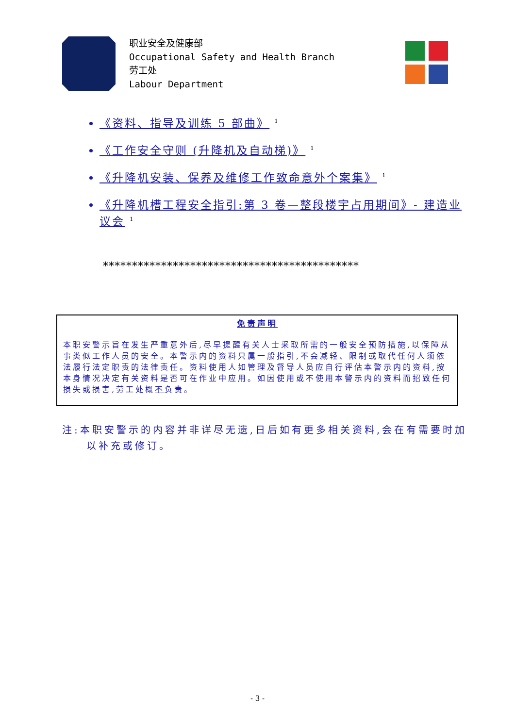职业安全及健康部
Occupational Safety and Health Branch
劳工处
Labour Department
《资料、指导及训练 5 部曲》 <sup>1</sup>
《工作安全守则 (升降机及自动梯)》 <sup>1</sup>
《升降机安装、保养及维修工作致命意外个案集》 <sup>1</sup>
《升降机槽工程安全指引:第 3 卷—整段楼宇占用期间》- 建造业议会 <sup>1</sup>
********************************************
免责声明
本职安警示旨在发生严重意外后,尽早提醒有关人士采取所需的一般安全预防措施,以保障从事类似工作人员的安全。本警示内的资料只属一般指引,不会减轻、限制或取代任何人须依法履行法定职责的法律责任。资料使用人如管理及督导人员应自行评估本警示内的资料,按本身情况决定有关资料是否可在作业中应用。如因使用或不使用本警示内的资料而招致任何损失或损害,劳工处概不负责。
注:本职安警示的内容并非详尽无遗,日后如有更多相关资料,会在有需要时加以补充或修订。
- 3 -